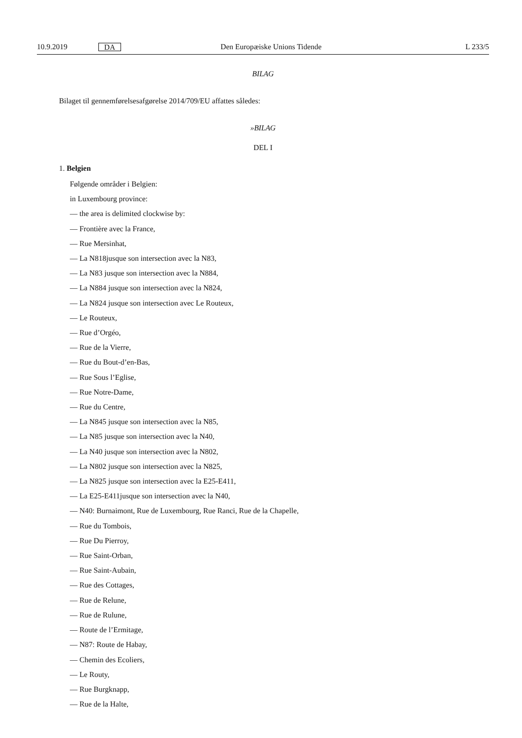10.9.2019 DA Den Europæiske Unions Tidende L 233/5
BILAG
Bilaget til gennemførelsesafgørelse 2014/709/EU affattes således:
»BILAG
DEL I
1. Belgien
Følgende områder i Belgien:
in Luxembourg province:
— the area is delimited clockwise by:
— Frontière avec la France,
— Rue Mersinhat,
— La N818jusque son intersection avec la N83,
— La N83 jusque son intersection avec la N884,
— La N884 jusque son intersection avec la N824,
— La N824 jusque son intersection avec Le Routeux,
— Le Routeux,
— Rue d’Orgéo,
— Rue de la Vierre,
— Rue du Bout-d’en-Bas,
— Rue Sous l’Eglise,
— Rue Notre-Dame,
— Rue du Centre,
— La N845 jusque son intersection avec la N85,
— La N85 jusque son intersection avec la N40,
— La N40 jusque son intersection avec la N802,
— La N802 jusque son intersection avec la N825,
— La N825 jusque son intersection avec la E25-E411,
— La E25-E411jusque son intersection avec la N40,
— N40: Burnaimont, Rue de Luxembourg, Rue Ranci, Rue de la Chapelle,
— Rue du Tombois,
— Rue Du Pierroy,
— Rue Saint-Orban,
— Rue Saint-Aubain,
— Rue des Cottages,
— Rue de Relune,
— Rue de Rulune,
— Route de l’Ermitage,
— N87: Route de Habay,
— Chemin des Ecoliers,
— Le Routy,
— Rue Burgknapp,
— Rue de la Halte,